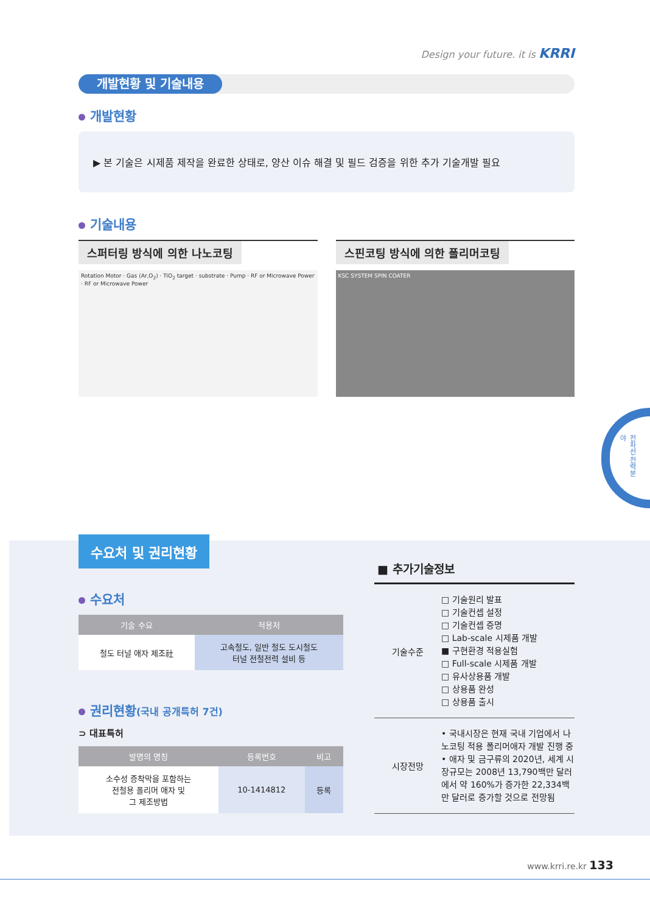Design your future. it is KRRI
개발현황 및 기술내용
개발현황
▶ 본 기술은 시제품 제작을 완료한 상태로, 양산 이슈 해결 및 필드 검증을 위한 추가 기술개발 필요
기술내용
스퍼터링 방식에 의한 나노코팅
Rotation Motor · Gas (Ar,O<sub>2</sub>) · TiO<sub>2</sub> target · substrate · Pump · RF or Microwave Power · RF or Microwave Power
스핀코팅 방식에 의한 폴리머코팅
KSC SYSTEM SPIN COATER
전차선·전력분야
수요처 및 권리현황
수요처
| 기술 수요 | 적용처 |
| --- | --- |
| 철도 터널 애자 제조社 | 고속철도, 일반 철도 도시철도 터널 전철전력 설비 등 |
권리현황(국내 공개특허 7건)
⊃ 대표특허
| 발명의 명칭 | 등록번호 | 비고 |
| --- | --- | --- |
| 소수성 증착막을 포함하는 전철용 폴리머 애자 및 그 제조방법 | 10-1414812 | 등록 |
■ 추가기술정보
| 기술수준 | □ 기술원리 발표 □ 기술컨셉 설정 □ 기술컨셉 증명 □ Lab-scale 시제품 개발 ■ 구현환경 적용실험 □ Full-scale 시제품 개발 □ 유사상용품 개발 □ 상용품 완성 □ 상용품 출시 |
| 시장전망 | • 국내시장은 현재 국내 기업에서 나노코팅 적용 폴리머애자 개발 진행 중 • 애자 및 금구류의 2020년, 세계 시장규모는 2008년 13,790백만 달러에서 약 160%가 증가한 22,334백만 달러로 증가할 것으로 전망됨 |
www.krri.re.kr 133